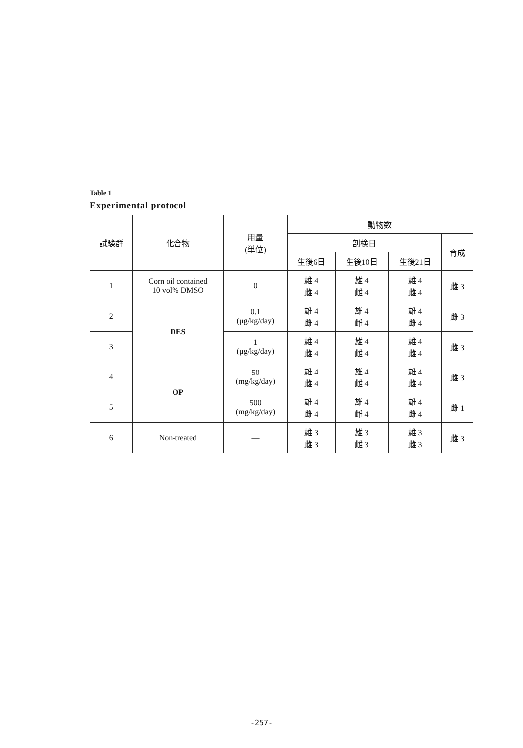Table 1
Experimental protocol
| 試験群 | 化合物 | 用量 (単位) | 動物数 | | | |
| --- | --- | --- | --- | --- | --- | --- |
| | | | 剖検日 | | | 育成 |
| | | | 生後6日 | 生後10日 | 生後21日 | |
| 1 | Corn oil contained 10 vol% DMSO | 0 | 雄 4 雌 4 | 雄 4 雌 4 | 雄 4 雌 4 | 雌 3 |
| 2 | DES | 0.1 (μg/kg/day) | 雄 4 雌 4 | 雄 4 雌 4 | 雄 4 雌 4 | 雌 3 |
| 3 | | 1 (μg/kg/day) | 雄 4 雌 4 | 雄 4 雌 4 | 雄 4 雌 4 | 雌 3 |
| 4 | OP | 50 (mg/kg/day) | 雄 4 雌 4 | 雄 4 雌 4 | 雄 4 雌 4 | 雌 3 |
| 5 | | 500 (mg/kg/day) | 雄 4 雌 4 | 雄 4 雌 4 | 雄 4 雌 4 | 雌 1 |
| 6 | Non-treated | — | 雄 3 雌 3 | 雄 3 雌 3 | 雄 3 雌 3 | 雌 3 |
-257-